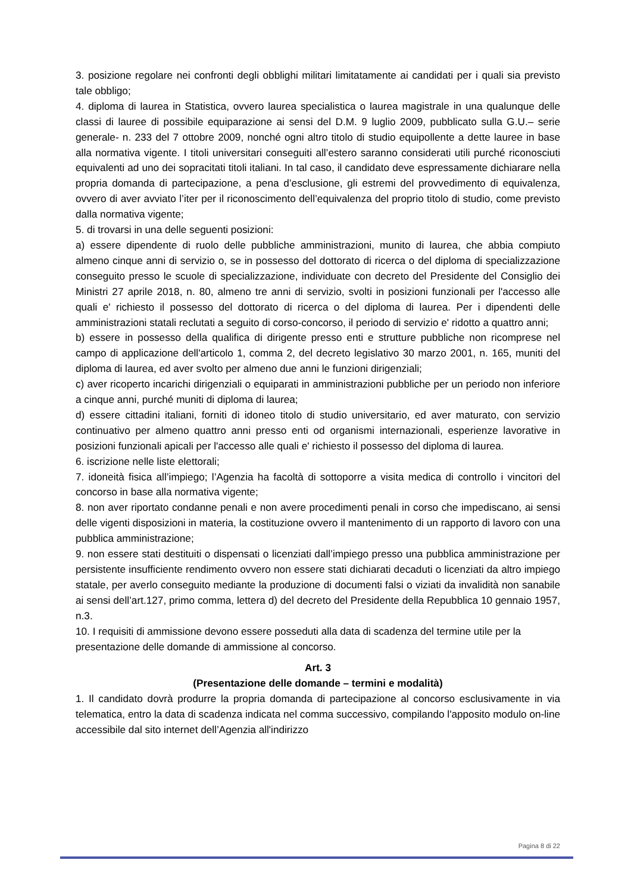3. posizione regolare nei confronti degli obblighi militari limitatamente ai candidati per i quali sia previsto tale obbligo;
4. diploma di laurea in Statistica, ovvero laurea specialistica o laurea magistrale in una qualunque delle classi di lauree di possibile equiparazione ai sensi del D.M. 9 luglio 2009, pubblicato sulla G.U.– serie generale- n. 233 del 7 ottobre 2009, nonché ogni altro titolo di studio equipollente a dette lauree in base alla normativa vigente. I titoli universitari conseguiti all’estero saranno considerati utili purché riconosciuti equivalenti ad uno dei sopracitati titoli italiani. In tal caso, il candidato deve espressamente dichiarare nella propria domanda di partecipazione, a pena d’esclusione, gli estremi del provvedimento di equivalenza, ovvero di aver avviato l’iter per il riconoscimento dell’equivalenza del proprio titolo di studio, come previsto dalla normativa vigente;
5. di trovarsi in una delle seguenti posizioni:
a) essere dipendente di ruolo delle pubbliche amministrazioni, munito di laurea, che abbia compiuto almeno cinque anni di servizio o, se in possesso del dottorato di ricerca o del diploma di specializzazione conseguito presso le scuole di specializzazione, individuate con decreto del Presidente del Consiglio dei Ministri 27 aprile 2018, n. 80, almeno tre anni di servizio, svolti in posizioni funzionali per l'accesso alle quali e' richiesto il possesso del dottorato di ricerca o del diploma di laurea. Per i dipendenti delle amministrazioni statali reclutati a seguito di corso-concorso, il periodo di servizio e' ridotto a quattro anni;
b) essere in possesso della qualifica di dirigente presso enti e strutture pubbliche non ricomprese nel campo di applicazione dell'articolo 1, comma 2, del decreto legislativo 30 marzo 2001, n. 165, muniti del diploma di laurea, ed aver svolto per almeno due anni le funzioni dirigenziali;
c) aver ricoperto incarichi dirigenziali o equiparati in amministrazioni pubbliche per un periodo non inferiore a cinque anni, purché muniti di diploma di laurea;
d) essere cittadini italiani, forniti di idoneo titolo di studio universitario, ed aver maturato, con servizio continuativo per almeno quattro anni presso enti od organismi internazionali, esperienze lavorative in posizioni funzionali apicali per l'accesso alle quali e' richiesto il possesso del diploma di laurea.
6. iscrizione nelle liste elettorali;
7. idoneità fisica all’impiego; l’Agenzia ha facoltà di sottoporre a visita medica di controllo i vincitori del concorso in base alla normativa vigente;
8. non aver riportato condanne penali e non avere procedimenti penali in corso che impediscano, ai sensi delle vigenti disposizioni in materia, la costituzione ovvero il mantenimento di un rapporto di lavoro con una pubblica amministrazione;
9. non essere stati destituiti o dispensati o licenziati dall’impiego presso una pubblica amministrazione per persistente insufficiente rendimento ovvero non essere stati dichiarati decaduti o licenziati da altro impiego statale, per averlo conseguito mediante la produzione di documenti falsi o viziati da invalidità non sanabile ai sensi dell’art.127, primo comma, lettera d) del decreto del Presidente della Repubblica 10 gennaio 1957, n.3.
10. I requisiti di ammissione devono essere posseduti alla data di scadenza del termine utile per la presentazione delle domande di ammissione al concorso.
Art. 3
(Presentazione delle domande – termini e modalità)
1. Il candidato dovrà produrre la propria domanda di partecipazione al concorso esclusivamente in via telematica, entro la data di scadenza indicata nel comma successivo, compilando l'apposito modulo on-line accessibile dal sito internet dell’Agenzia all'indirizzo
Pagina 8 di 22